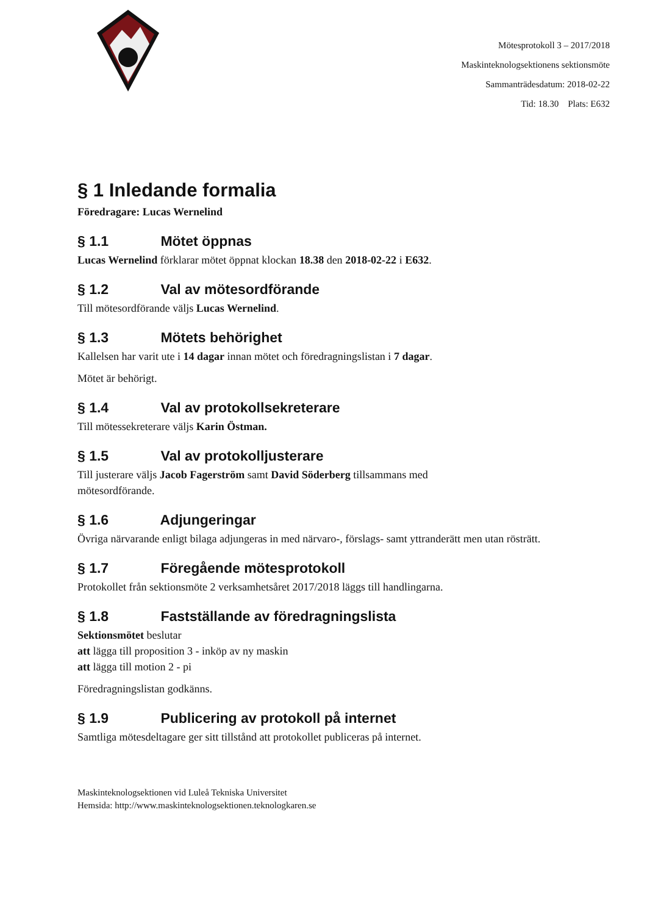Mötesprotokoll 3 – 2017/2018
Maskinteknologsektionens sektionsmöte
Sammanträdesdatum: 2018-02-22
Tid: 18.30 Plats: E632
§ 1 Inledande formalia
Föredragare: Lucas Wernelind
§ 1.1 Mötet öppnas
Lucas Wernelind förklarar mötet öppnat klockan 18.38 den 2018-02-22 i E632.
§ 1.2 Val av mötesordförande
Till mötesordförande väljs Lucas Wernelind.
§ 1.3 Mötets behörighet
Kallelsen har varit ute i 14 dagar innan mötet och föredragningslistan i 7 dagar.
Mötet är behörigt.
§ 1.4 Val av protokollsekreterare
Till mötessekreterare väljs Karin Östman.
§ 1.5 Val av protokolljusterare
Till justerare väljs Jacob Fagerström samt David Söderberg tillsammans med
mötesordförande.
§ 1.6 Adjungeringar
Övriga närvarande enligt bilaga adjungeras in med närvaro-, förslags- samt yttranderätt men utan rösträtt.
§ 1.7 Föregående mötesprotokoll
Protokollet från sektionsmöte 2 verksamhetsåret 2017/2018 läggs till handlingarna.
§ 1.8 Fastställande av föredragningslista
Sektionsmötet beslutar
att lägga till proposition 3 - inköp av ny maskin
att lägga till motion 2 - pi
Föredragningslistan godkänns.
§ 1.9 Publicering av protokoll på internet
Samtliga mötesdeltagare ger sitt tillstånd att protokollet publiceras på internet.
Maskinteknologsektionen vid Luleå Tekniska Universitet
Hemsida: http://www.maskinteknologsektionen.teknologkaren.se